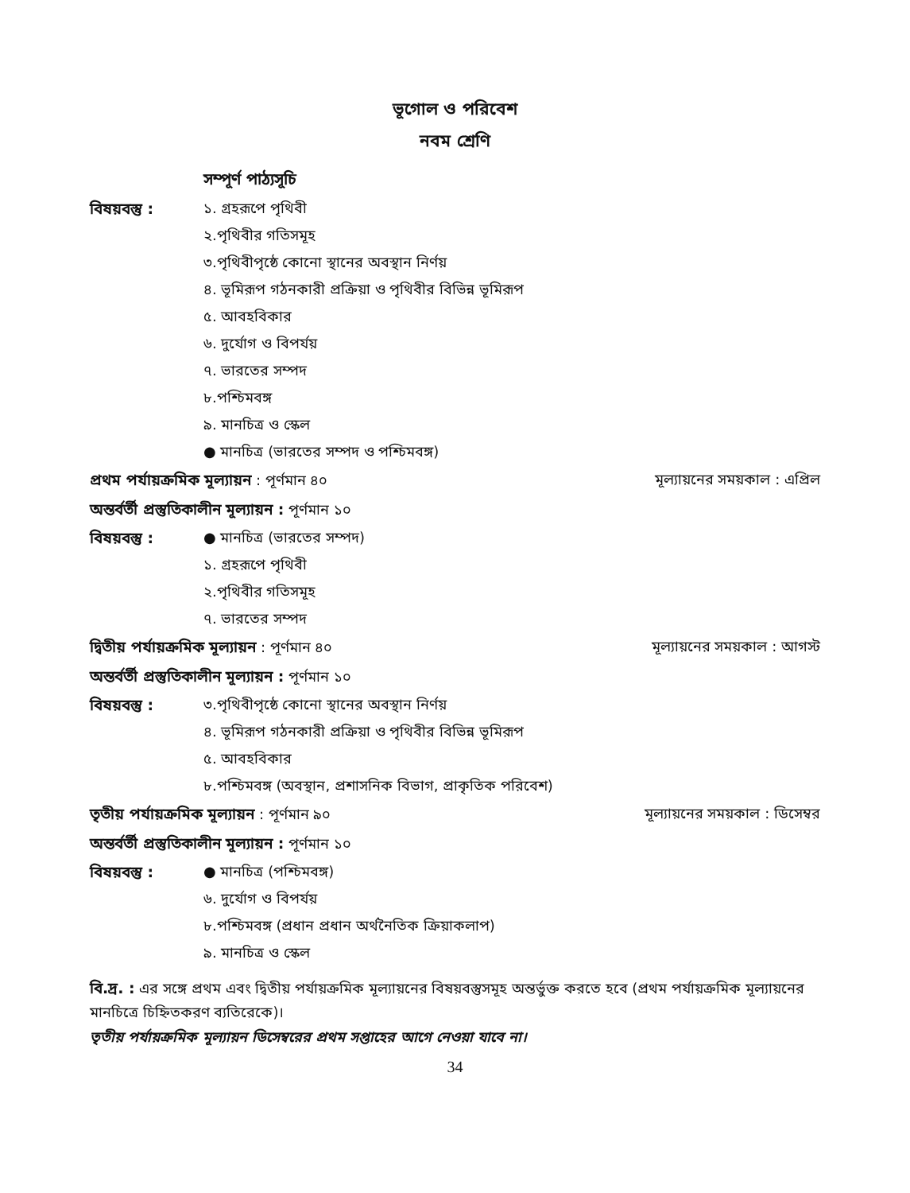ভূগোল ও পরিবেশ
নবম শ্রেণি
সম্পূর্ণ পাঠ্যসূচি
বিষয়বস্তু :
১. গ্রহরূপে পৃথিবী
২.পৃথিবীর গতিসমূহ
৩.পৃথিবীপৃষ্ঠে কোনো স্থানের অবস্থান নির্ণয়
৪. ভূমিরূপ গঠনকারী প্রক্রিয়া ও পৃথিবীর বিভিন্ন ভূমিরূপ
৫. আবহবিকার
৬. দুর্যোগ ও বিপর্যয়
৭. ভারতের সম্পদ
৮.পশ্চিমবঙ্গ
৯. মানচিত্র ও স্কেল
● মানচিত্র (ভারতের সম্পদ ও পশ্চিমবঙ্গ)
প্রথম পর্যায়ক্রমিক মূল্যায়ন : পূর্ণমান ৪০ মূল্যায়নের সময়কাল : এপ্রিল
অন্তর্বর্তী প্রস্তুতিকালীন মূল্যায়ন : পূর্ণমান ১০
বিষয়বস্তু :
● মানচিত্র (ভারতের সম্পদ)
১. গ্রহরূপে পৃথিবী
২.পৃথিবীর গতিসমূহ
৭. ভারতের সম্পদ
দ্বিতীয় পর্যায়ক্রমিক মূল্যায়ন : পূর্ণমান ৪০ মূল্যায়নের সময়কাল : আগস্ট
অন্তর্বর্তী প্রস্তুতিকালীন মূল্যায়ন : পূর্ণমান ১০
বিষয়বস্তু :
৩.পৃথিবীপৃষ্ঠে কোনো স্থানের অবস্থান নির্ণয়
৪. ভূমিরূপ গঠনকারী প্রক্রিয়া ও পৃথিবীর বিভিন্ন ভূমিরূপ
৫. আবহবিকার
৮.পশ্চিমবঙ্গ (অবস্থান, প্রশাসনিক বিভাগ, প্রাকৃতিক পরিবেশ)
তৃতীয় পর্যায়ক্রমিক মূল্যায়ন : পূর্ণমান ৯০ মূল্যায়নের সময়কাল : ডিসেম্বর
অন্তর্বর্তী প্রস্তুতিকালীন মূল্যায়ন : পূর্ণমান ১০
বিষয়বস্তু :
● মানচিত্র (পশ্চিমবঙ্গ)
৬. দুর্যোগ ও বিপর্যয়
৮.পশ্চিমবঙ্গ (প্রধান প্রধান অর্থনৈতিক ক্রিয়াকলাপ)
৯. মানচিত্র ও স্কেল
বি.দ্র. : এর সঙ্গে প্রথম এবং দ্বিতীয় পর্যায়ক্রমিক মূল্যায়নের বিষয়বস্তুসমূহ অন্তর্ভুক্ত করতে হবে (প্রথম পর্যায়ক্রমিক মূল্যায়নের মানচিত্রে চিহ্নিতকরণ ব্যতিরেকে)।
তৃতীয় পর্যায়ক্রমিক মূল্যায়ন ডিসেম্বরের প্রথম সপ্তাহের আগে নেওয়া যাবে না।
34